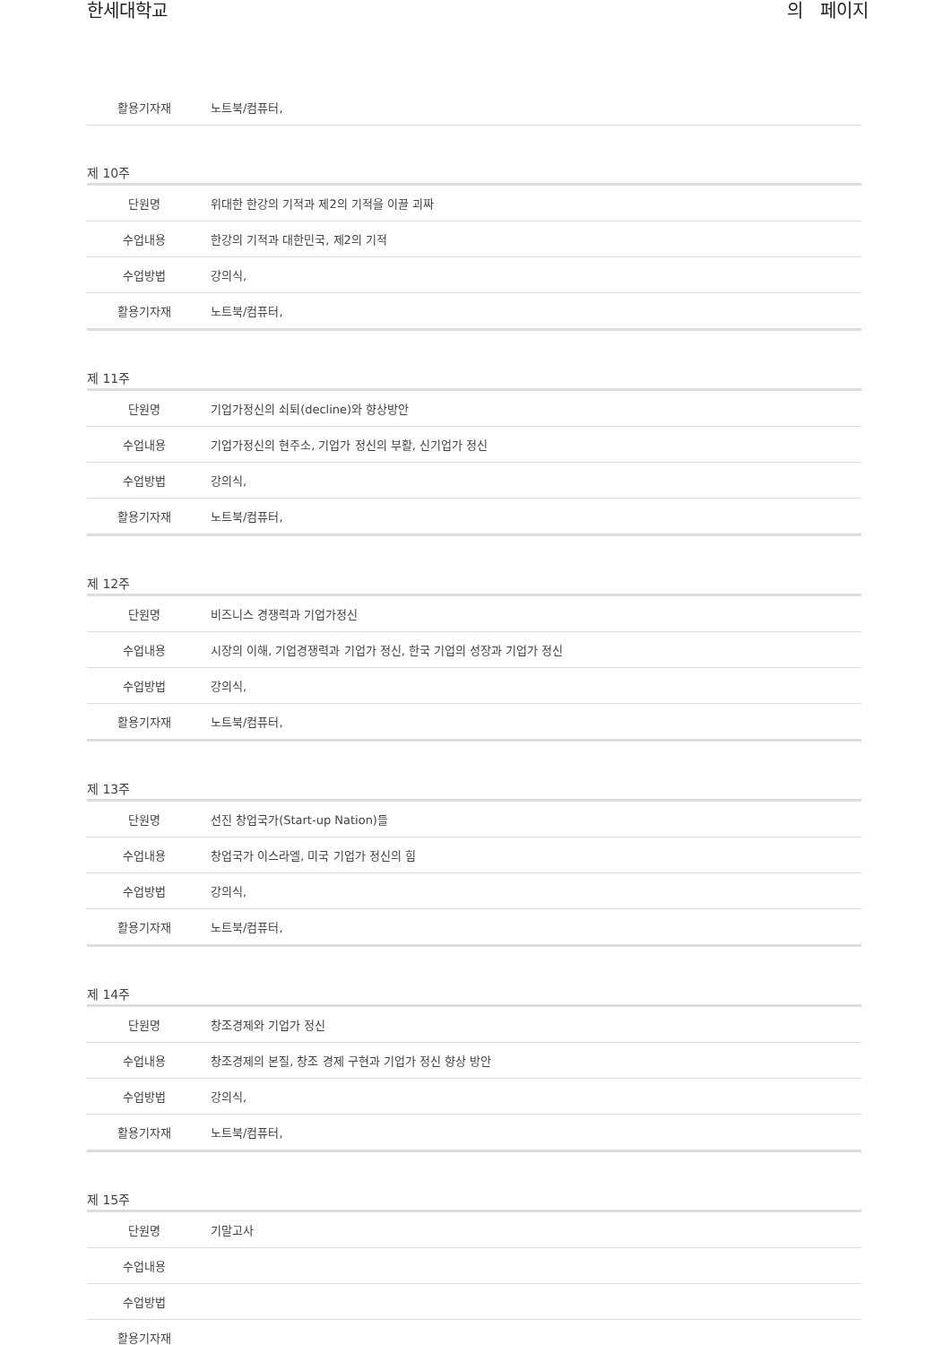한세대학교 의 페이지
| 활용기자재 | 노트북/컴퓨터, |
제 10주
| 단원명 | 위대한 한강의 기적과 제2의 기적을 이끌 괴짜 |
| 수업내용 | 한강의 기적과 대한민국, 제2의 기적 |
| 수업방법 | 강의식, |
| 활용기자재 | 노트북/컴퓨터, |
제 11주
| 단원명 | 기업가정신의 쇠퇴(decline)와 향상방안 |
| 수업내용 | 기업가정신의 현주소, 기업가 정신의 부활, 신기업가 정신 |
| 수업방법 | 강의식, |
| 활용기자재 | 노트북/컴퓨터, |
제 12주
| 단원명 | 비즈니스 경쟁력과 기업가정신 |
| 수업내용 | 시장의 이해, 기업경쟁력과 기업가 정신, 한국 기업의 성장과 기업가 정신 |
| 수업방법 | 강의식, |
| 활용기자재 | 노트북/컴퓨터, |
제 13주
| 단원명 | 선진 창업국가(Start-up Nation)들 |
| 수업내용 | 창업국가 이스라엘, 미국 기업가 정신의 힘 |
| 수업방법 | 강의식, |
| 활용기자재 | 노트북/컴퓨터, |
제 14주
| 단원명 | 창조경제와 기업가 정신 |
| 수업내용 | 창조경제의 본질, 창조 경제 구현과 기업가 정신 향상 방안 |
| 수업방법 | 강의식, |
| 활용기자재 | 노트북/컴퓨터, |
제 15주
| 단원명 | 기말고사 |
| 수업내용 | |
| 수업방법 | |
| 활용기자재 | |